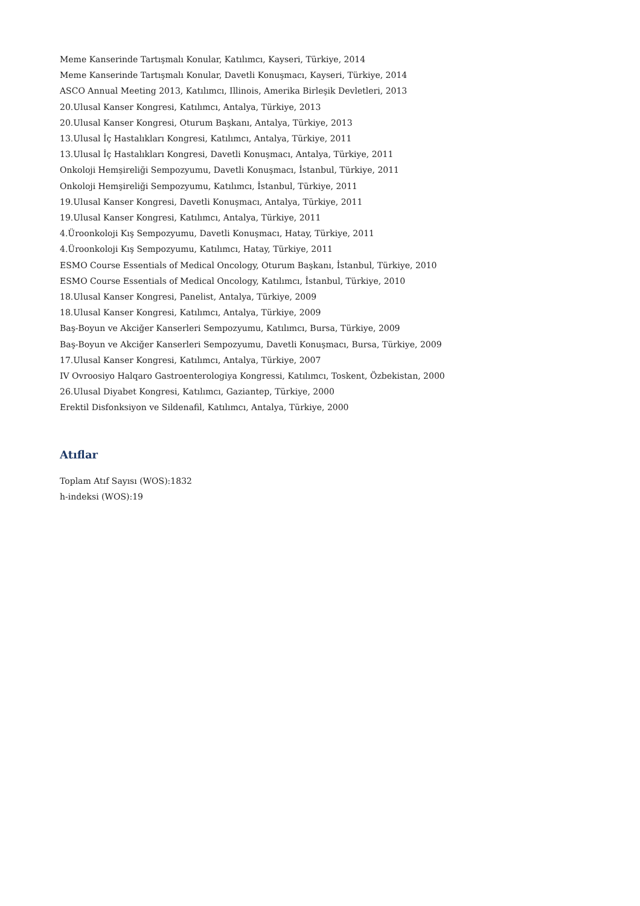Meme Kanserinde Tartışmalı Konular, Katılımcı, Kayseri, Türkiye, 2014
Meme Kanserinde Tartışmalı Konular, Davetli Konuşmacı, Kayseri, Türkiye, 2014
ASCO Annual Meeting 2013, Katılımcı, Illinois, Amerika Birleşik Devletleri, 2013
20.Ulusal Kanser Kongresi, Katılımcı, Antalya, Türkiye, 2013
20.Ulusal Kanser Kongresi, Oturum Başkanı, Antalya, Türkiye, 2013
13.Ulusal İç Hastalıkları Kongresi, Katılımcı, Antalya, Türkiye, 2011
13.Ulusal İç Hastalıkları Kongresi, Davetli Konuşmacı, Antalya, Türkiye, 2011
Onkoloji Hemşireliği Sempozyumu, Davetli Konuşmacı, İstanbul, Türkiye, 2011
Onkoloji Hemşireliği Sempozyumu, Katılımcı, İstanbul, Türkiye, 2011
19.Ulusal Kanser Kongresi, Davetli Konuşmacı, Antalya, Türkiye, 2011
19.Ulusal Kanser Kongresi, Katılımcı, Antalya, Türkiye, 2011
4.Üroonkoloji Kış Sempozyumu, Davetli Konuşmacı, Hatay, Türkiye, 2011
4.Üroonkoloji Kış Sempozyumu, Katılımcı, Hatay, Türkiye, 2011
ESMO Course Essentials of Medical Oncology, Oturum Başkanı, İstanbul, Türkiye, 2010
ESMO Course Essentials of Medical Oncology, Katılımcı, İstanbul, Türkiye, 2010
18.Ulusal Kanser Kongresi, Panelist, Antalya, Türkiye, 2009
18.Ulusal Kanser Kongresi, Katılımcı, Antalya, Türkiye, 2009
Baş-Boyun ve Akciğer Kanserleri Sempozyumu, Katılımcı, Bursa, Türkiye, 2009
Baş-Boyun ve Akciğer Kanserleri Sempozyumu, Davetli Konuşmacı, Bursa, Türkiye, 2009
17.Ulusal Kanser Kongresi, Katılımcı, Antalya, Türkiye, 2007
IV Ovroosiyo Halqaro Gastroenterologiya Kongressi, Katılımcı, Toskent, Özbekistan, 2000
26.Ulusal Diyabet Kongresi, Katılımcı, Gaziantep, Türkiye, 2000
Erektil Disfonksiyon ve Sildenafil, Katılımcı, Antalya, Türkiye, 2000
Atıflar
Toplam Atıf Sayısı (WOS):1832
h-indeksi (WOS):19